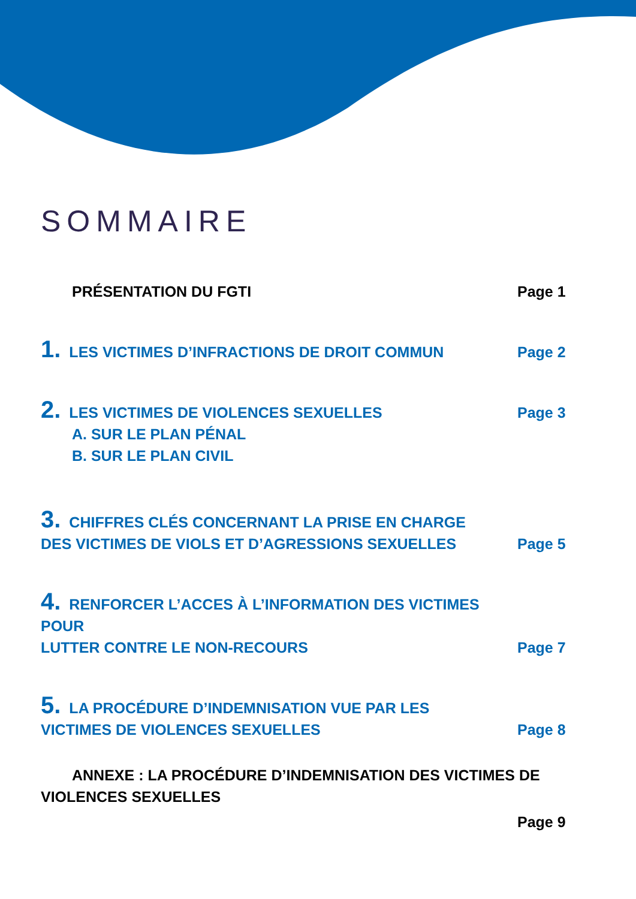SOMMAIRE
PRÉSENTATION DU FGTI
Page 1
1. LES VICTIMES D’INFRACTIONS DE DROIT COMMUN
Page 2
2. LES VICTIMES DE VIOLENCES SEXUELLES
Page 3
A. SUR LE PLAN PÉNAL
B. SUR LE PLAN CIVIL
3. CHIFFRES CLÉS CONCERNANT LA PRISE EN CHARGE
DES VICTIMES DE VIOLS ET D’AGRESSIONS SEXUELLES
Page 5
4. RENFORCER L’ACCES À L’INFORMATION DES VICTIMES POUR
LUTTER CONTRE LE NON-RECOURS
Page 7
5. LA PROCÉDURE D’INDEMNISATION VUE PAR LES
VICTIMES DE VIOLENCES SEXUELLES
Page 8
ANNEXE : LA PROCÉDURE D’INDEMNISATION DES VICTIMES DE
VIOLENCES SEXUELLES
Page 9